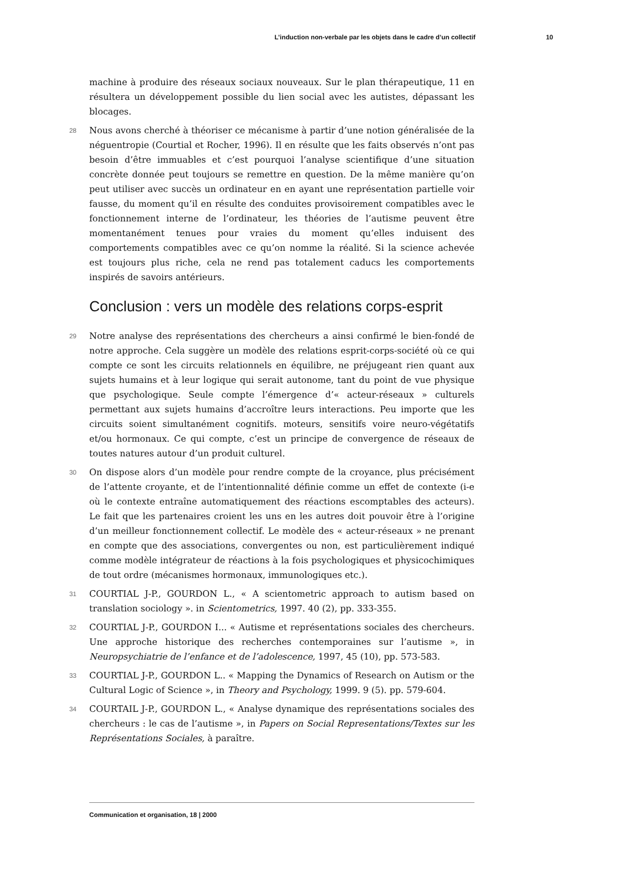L’induction non-verbale par les objets dans le cadre d’un collectif 10
machine à produire des réseaux sociaux nouveaux. Sur le plan thérapeutique, 11 en résultera un développement possible du lien social avec les autistes, dépassant les blocages.
28 Nous avons cherché à théoriser ce mécanisme à partir d’une notion généralisée de la néguentropie (Courtial et Rocher, 1996). Il en résulte que les faits observés n’ont pas besoin d’être immuables et c’est pourquoi l’analyse scientifique d’une situation concrète donnée peut toujours se remettre en question. De la même manière qu’on peut utiliser avec succès un ordinateur en en ayant une représentation partielle voir fausse, du moment qu’il en résulte des conduites provisoirement compatibles avec le fonctionnement interne de l’ordinateur, les théories de l’autisme peuvent être momentanément tenues pour vraies du moment qu’elles induisent des comportements compatibles avec ce qu’on nomme la réalité. Si la science achevée est toujours plus riche, cela ne rend pas totalement caducs les comportements inspirés de savoirs antérieurs.
Conclusion : vers un modèle des relations corps-esprit
29 Notre analyse des représentations des chercheurs a ainsi confirmé le bien-fondé de notre approche. Cela suggère un modèle des relations esprit-corps-société où ce qui compte ce sont les circuits relationnels en équilibre, ne préjugeant rien quant aux sujets humains et à leur logique qui serait autonome, tant du point de vue physique que psychologique. Seule compte l’émergence d’« acteur-réseaux » culturels permettant aux sujets humains d’accroître leurs interactions. Peu importe que les circuits soient simultanément cognitifs. moteurs, sensitifs voire neuro-végétatifs et/ou hormonaux. Ce qui compte, c’est un principe de convergence de réseaux de toutes natures autour d’un produit culturel.
30 On dispose alors d’un modèle pour rendre compte de la croyance, plus précisément de l’attente croyante, et de l’intentionnalité définie comme un effet de contexte (i-e où le contexte entraîne automatiquement des réactions escomptables des acteurs). Le fait que les partenaires croient les uns en les autres doit pouvoir être à l’origine d’un meilleur fonctionnement collectif. Le modèle des « acteur-réseaux » ne prenant en compte que des associations, convergentes ou non, est particulièrement indiqué comme modèle intégrateur de réactions à la fois psychologiques et physicochimiques de tout ordre (mécanismes hormonaux, immunologiques etc.).
31 COURTIAL J-P., GOURDON L., « A scientometric approach to autism based on translation sociology ». in Scientometrics, 1997. 40 (2), pp. 333-355.
32 COURTIAL J-P., GOURDON I... « Autisme et représentations sociales des chercheurs. Une approche historique des recherches contemporaines sur l’autisme », in Neuropsychiatrie de l’enfance et de l’adolescence, 1997, 45 (10), pp. 573-583.
33 COURTIAL J-P., GOURDON L.. « Mapping the Dynamics of Research on Autism or the Cultural Logic of Science », in Theory and Psychology, 1999. 9 (5). pp. 579-604.
34 COURTAIL J-P., GOURDON L., « Analyse dynamique des représentations sociales des chercheurs : le cas de l’autisme », in Papers on Social Representations/Textes sur les Représentations Sociales, à paraître.
Communication et organisation, 18 | 2000